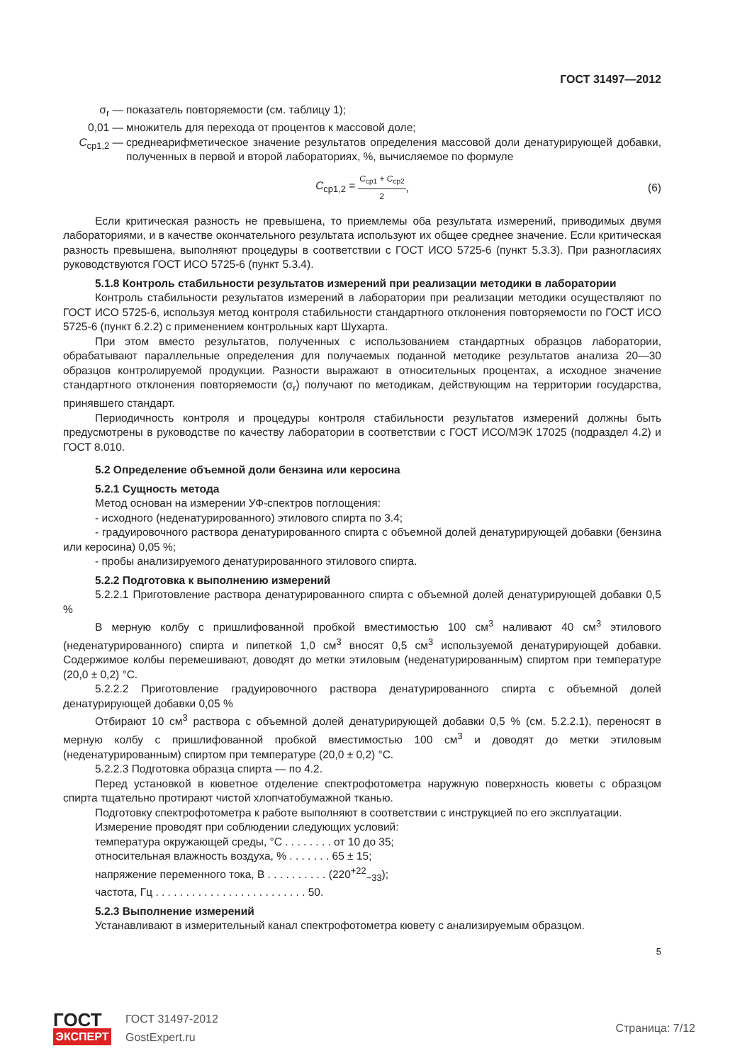ГОСТ 31497—2012
σ<sub>r</sub> — показатель повторяемости (см. таблицу 1);
0,01 — множитель для перехода от процентов к массовой доле;
C<sub>ср1,2</sub> — среднеарифметическое значение результатов определения массовой доли денатурирующей добавки, полученных в первой и второй лабораториях, %, вычисляемое по формуле
C<sub>ср1,2</sub> = C<sub>ср1</sub> + C<sub>ср2</sub> 2, (6)
Если критическая разность не превышена, то приемлемы оба результата измерений, приводимых двумя лабораториями, и в качестве окончательного результата используют их общее среднее значение. Если критическая разность превышена, выполняют процедуры в соответствии с ГОСТ ИСО 5725-6 (пункт 5.3.3). При разногласиях руководствуются ГОСТ ИСО 5725-6 (пункт 5.3.4).
5.1.8 Контроль стабильности результатов измерений при реализации методики в лаборатории
Контроль стабильности результатов измерений в лаборатории при реализации методики осуществляют по ГОСТ ИСО 5725-6, используя метод контроля стабильности стандартного отклонения повторяемости по ГОСТ ИСО 5725-6 (пункт 6.2.2) с применением контрольных карт Шухарта.
При этом вместо результатов, полученных с использованием стандартных образцов лаборатории, обрабатывают параллельные определения для получаемых поданной методике результатов анализа 20—30 образцов контролируемой продукции. Разности выражают в относительных процентах, а исходное значение стандартного отклонения повторяемости (σ<sub>r</sub>) получают по методикам, действующим на территории государства, принявшего стандарт.
Периодичность контроля и процедуры контроля стабильности результатов измерений должны быть предусмотрены в руководстве по качеству лаборатории в соответствии с ГОСТ ИСО/МЭК 17025 (подраздел 4.2) и ГОСТ 8.010.
5.2 Определение объемной доли бензина или керосина
5.2.1 Сущность метода
Метод основан на измерении УФ-спектров поглощения:
- исходного (неденатурированного) этилового спирта по 3.4;
- градуировочного раствора денатурированного спирта с объемной долей денатурирующей добавки (бензина или керосина) 0,05 %;
- пробы анализируемого денатурированного этилового спирта.
5.2.2 Подготовка к выполнению измерений
5.2.2.1 Приготовление раствора денатурированного спирта с объемной долей денатурирующей добавки 0,5 %
В мерную колбу с пришлифованной пробкой вместимостью 100 см<sup>3</sup> наливают 40 см<sup>3</sup> этилового (неденатурированного) спирта и пипеткой 1,0 см<sup>3</sup> вносят 0,5 см<sup>3</sup> используемой денатурирующей добавки. Содержимое колбы перемешивают, доводят до метки этиловым (неденатурированным) спиртом при температуре (20,0 ± 0,2) °С.
5.2.2.2 Приготовление градуировочного раствора денатурированного спирта с объемной долей денатурирующей добавки 0,05 %
Отбирают 10 см<sup>3</sup> раствора с объемной долей денатурирующей добавки 0,5 % (см. 5.2.2.1), переносят в мерную колбу с пришлифованной пробкой вместимостью 100 см<sup>3</sup> и доводят до метки этиловым (неденатурированным) спиртом при температуре (20,0 ± 0,2) °С.
5.2.2.3 Подготовка образца спирта — по 4.2.
Перед установкой в кюветное отделение спектрофотометра наружную поверхность кюветы с образцом спирта тщательно протирают чистой хлопчатобумажной тканью.
Подготовку спектрофотометра к работе выполняют в соответствии с инструкцией по его эксплуатации.
Измерение проводят при соблюдении следующих условий:
температура окружающей среды, °С . . . . . . . . от 10 до 35;
относительная влажность воздуха, % . . . . . . . 65 ± 15;
напряжение переменного тока, В . . . . . . . . . . (220<sup>+22</sup><sub>−33</sub>);
частота, Гц . . . . . . . . . . . . . . . . . . . . . . . . . 50.
5.2.3 Выполнение измерений
Устанавливают в измерительный канал спектрофотометра кювету с анализируемым образцом.
5
ГОСТ
ЭКСПЕРТ
ГОСТ 31497-2012
GostExpert.ru
Страница: 7/12